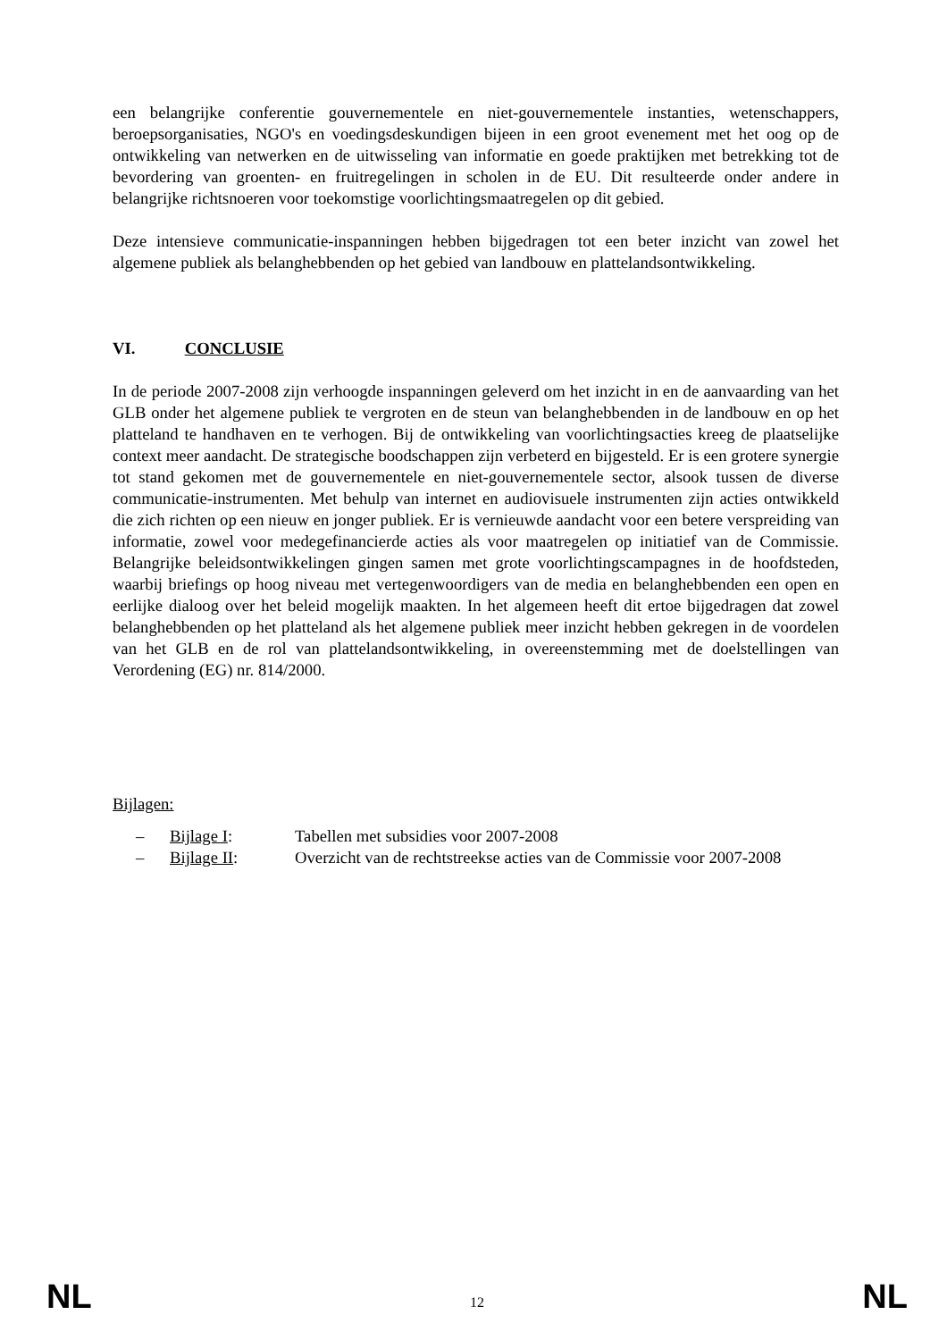een belangrijke conferentie gouvernementele en niet-gouvernementele instanties, wetenschappers, beroepsorganisaties, NGO's en voedingsdeskundigen bijeen in een groot evenement met het oog op de ontwikkeling van netwerken en de uitwisseling van informatie en goede praktijken met betrekking tot de bevordering van groenten- en fruitregelingen in scholen in de EU. Dit resulteerde onder andere in belangrijke richtsnoeren voor toekomstige voorlichtingsmaatregelen op dit gebied.
Deze intensieve communicatie-inspanningen hebben bijgedragen tot een beter inzicht van zowel het algemene publiek als belanghebbenden op het gebied van landbouw en plattelandsontwikkeling.
VI. CONCLUSIE
In de periode 2007-2008 zijn verhoogde inspanningen geleverd om het inzicht in en de aanvaarding van het GLB onder het algemene publiek te vergroten en de steun van belanghebbenden in de landbouw en op het platteland te handhaven en te verhogen. Bij de ontwikkeling van voorlichtingsacties kreeg de plaatselijke context meer aandacht. De strategische boodschappen zijn verbeterd en bijgesteld. Er is een grotere synergie tot stand gekomen met de gouvernementele en niet-gouvernementele sector, alsook tussen de diverse communicatie-instrumenten. Met behulp van internet en audiovisuele instrumenten zijn acties ontwikkeld die zich richten op een nieuw en jonger publiek. Er is vernieuwde aandacht voor een betere verspreiding van informatie, zowel voor medegefinancierde acties als voor maatregelen op initiatief van de Commissie. Belangrijke beleidsontwikkelingen gingen samen met grote voorlichtingscampagnes in de hoofdsteden, waarbij briefings op hoog niveau met vertegenwoordigers van de media en belanghebbenden een open en eerlijke dialoog over het beleid mogelijk maakten. In het algemeen heeft dit ertoe bijgedragen dat zowel belanghebbenden op het platteland als het algemene publiek meer inzicht hebben gekregen in de voordelen van het GLB en de rol van plattelandsontwikkeling, in overeenstemming met de doelstellingen van Verordening (EG) nr. 814/2000.
Bijlagen:
– Bijlage I: Tabellen met subsidies voor 2007-2008
– Bijlage II: Overzicht van de rechtstreekse acties van de Commissie voor 2007-2008
NL 12 NL